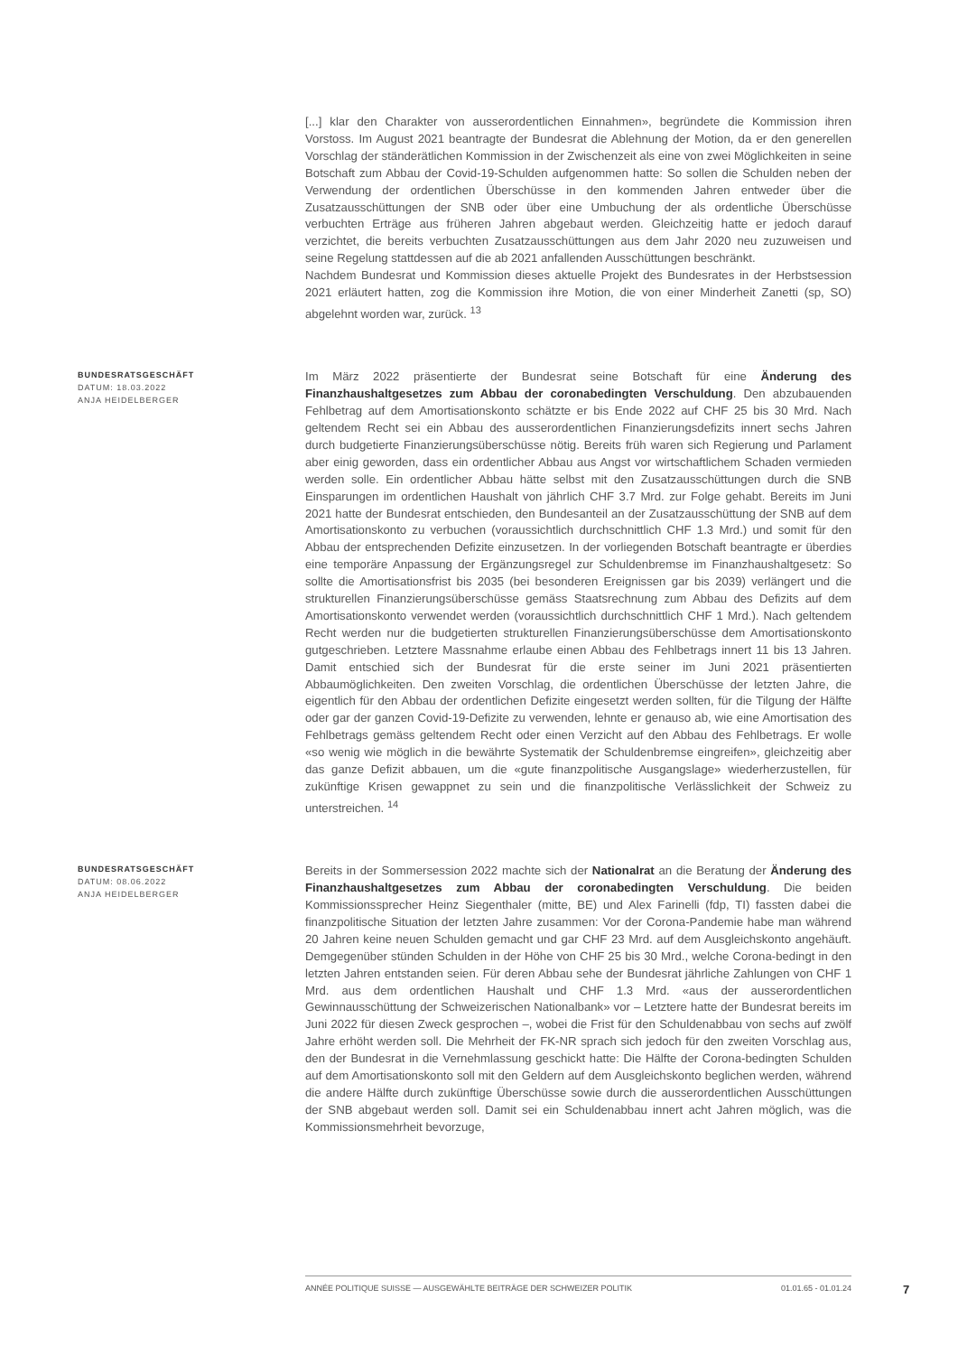[...] klar den Charakter von ausserordentlichen Einnahmen», begründete die Kommission ihren Vorstoss. Im August 2021 beantragte der Bundesrat die Ablehnung der Motion, da er den generellen Vorschlag der ständerätlichen Kommission in der Zwischenzeit als eine von zwei Möglichkeiten in seine Botschaft zum Abbau der Covid-19-Schulden aufgenommen hatte: So sollen die Schulden neben der Verwendung der ordentlichen Überschüsse in den kommenden Jahren entweder über die Zusatzausschüttungen der SNB oder über eine Umbuchung der als ordentliche Überschüsse verbuchten Erträge aus früheren Jahren abgebaut werden. Gleichzeitig hatte er jedoch darauf verzichtet, die bereits verbuchten Zusatzausschüttungen aus dem Jahr 2020 neu zuzuweisen und seine Regelung stattdessen auf die ab 2021 anfallenden Ausschüttungen beschränkt.
Nachdem Bundesrat und Kommission dieses aktuelle Projekt des Bundesrates in der Herbstsession 2021 erläutert hatten, zog die Kommission ihre Motion, die von einer Minderheit Zanetti (sp, SO) abgelehnt worden war, zurück. <sup>13</sup>
BUNDESRATSGESCHÄFT
DATUM: 18.03.2022
ANJA HEIDELBERGER
Im März 2022 präsentierte der Bundesrat seine Botschaft für eine Änderung des Finanzhaushaltgesetzes zum Abbau der coronabedingten Verschuldung. Den abzubauenden Fehlbetrag auf dem Amortisationskonto schätzte er bis Ende 2022 auf CHF 25 bis 30 Mrd. Nach geltendem Recht sei ein Abbau des ausserordentlichen Finanzierungsdefizits innert sechs Jahren durch budgetierte Finanzierungsüberschüsse nötig. Bereits früh waren sich Regierung und Parlament aber einig geworden, dass ein ordentlicher Abbau aus Angst vor wirtschaftlichem Schaden vermieden werden solle. Ein ordentlicher Abbau hätte selbst mit den Zusatzausschüttungen durch die SNB Einsparungen im ordentlichen Haushalt von jährlich CHF 3.7 Mrd. zur Folge gehabt. Bereits im Juni 2021 hatte der Bundesrat entschieden, den Bundesanteil an der Zusatzausschüttung der SNB auf dem Amortisationskonto zu verbuchen (voraussichtlich durchschnittlich CHF 1.3 Mrd.) und somit für den Abbau der entsprechenden Defizite einzusetzen. In der vorliegenden Botschaft beantragte er überdies eine temporäre Anpassung der Ergänzungsregel zur Schuldenbremse im Finanzhaushaltgesetz: So sollte die Amortisationsfrist bis 2035 (bei besonderen Ereignissen gar bis 2039) verlängert und die strukturellen Finanzierungsüberschüsse gemäss Staatsrechnung zum Abbau des Defizits auf dem Amortisationskonto verwendet werden (voraussichtlich durchschnittlich CHF 1 Mrd.). Nach geltendem Recht werden nur die budgetierten strukturellen Finanzierungsüberschüsse dem Amortisationskonto gutgeschrieben. Letztere Massnahme erlaube einen Abbau des Fehlbetrags innert 11 bis 13 Jahren. Damit entschied sich der Bundesrat für die erste seiner im Juni 2021 präsentierten Abbaumöglichkeiten. Den zweiten Vorschlag, die ordentlichen Überschüsse der letzten Jahre, die eigentlich für den Abbau der ordentlichen Defizite eingesetzt werden sollten, für die Tilgung der Hälfte oder gar der ganzen Covid-19-Defizite zu verwenden, lehnte er genauso ab, wie eine Amortisation des Fehlbetrags gemäss geltendem Recht oder einen Verzicht auf den Abbau des Fehlbetrags. Er wolle «so wenig wie möglich in die bewährte Systematik der Schuldenbremse eingreifen», gleichzeitig aber das ganze Defizit abbauen, um die «gute finanzpolitische Ausgangslage» wiederherzustellen, für zukünftige Krisen gewappnet zu sein und die finanzpolitische Verlässlichkeit der Schweiz zu unterstreichen. <sup>14</sup>
BUNDESRATSGESCHÄFT
DATUM: 08.06.2022
ANJA HEIDELBERGER
Bereits in der Sommersession 2022 machte sich der Nationalrat an die Beratung der Änderung des Finanzhaushaltgesetzes zum Abbau der coronabedingten Verschuldung. Die beiden Kommissionssprecher Heinz Siegenthaler (mitte, BE) und Alex Farinelli (fdp, TI) fassten dabei die finanzpolitische Situation der letzten Jahre zusammen: Vor der Corona-Pandemie habe man während 20 Jahren keine neuen Schulden gemacht und gar CHF 23 Mrd. auf dem Ausgleichskonto angehäuft. Demgegenüber stünden Schulden in der Höhe von CHF 25 bis 30 Mrd., welche Corona-bedingt in den letzten Jahren entstanden seien. Für deren Abbau sehe der Bundesrat jährliche Zahlungen von CHF 1 Mrd. aus dem ordentlichen Haushalt und CHF 1.3 Mrd. «aus der ausserordentlichen Gewinnausschüttung der Schweizerischen Nationalbank» vor – Letztere hatte der Bundesrat bereits im Juni 2022 für diesen Zweck gesprochen –, wobei die Frist für den Schuldenabbau von sechs auf zwölf Jahre erhöht werden soll. Die Mehrheit der FK-NR sprach sich jedoch für den zweiten Vorschlag aus, den der Bundesrat in die Vernehmlassung geschickt hatte: Die Hälfte der Corona-bedingten Schulden auf dem Amortisationskonto soll mit den Geldern auf dem Ausgleichskonto beglichen werden, während die andere Hälfte durch zukünftige Überschüsse sowie durch die ausserordentlichen Ausschüttungen der SNB abgebaut werden soll. Damit sei ein Schuldenabbau innert acht Jahren möglich, was die Kommissionsmehrheit bevorzuge,
ANNÉE POLITIQUE SUISSE — AUSGEWÄHLTE BEITRÄGE DER SCHWEIZER POLITIK 01.01.65 - 01.01.24
7